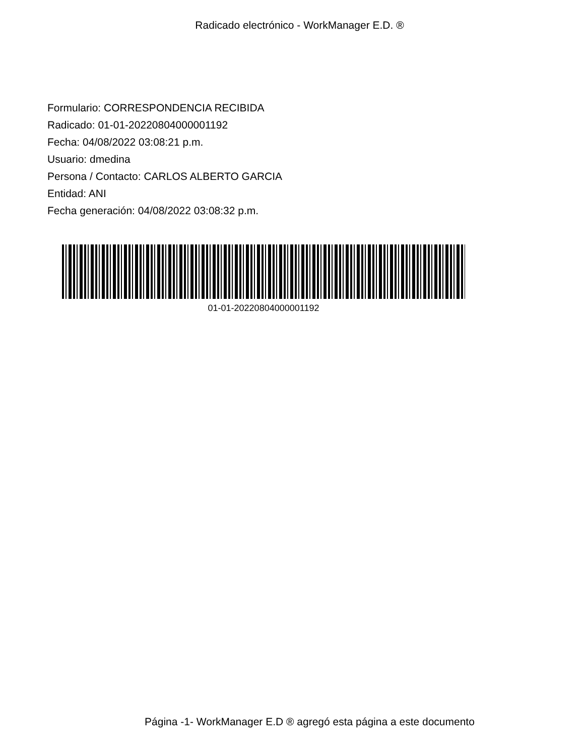Radicado electrónico - WorkManager E.D. ®
Formulario: CORRESPONDENCIA RECIBIDA
Radicado: 01-01-20220804000001192
Fecha: 04/08/2022 03:08:21 p.m.
Usuario: dmedina
Persona / Contacto: CARLOS ALBERTO GARCIA
Entidad: ANI
Fecha generación: 04/08/2022 03:08:32 p.m.
01-01-20220804000001192
Página -1- WorkManager E.D ® agregó esta página a este documento